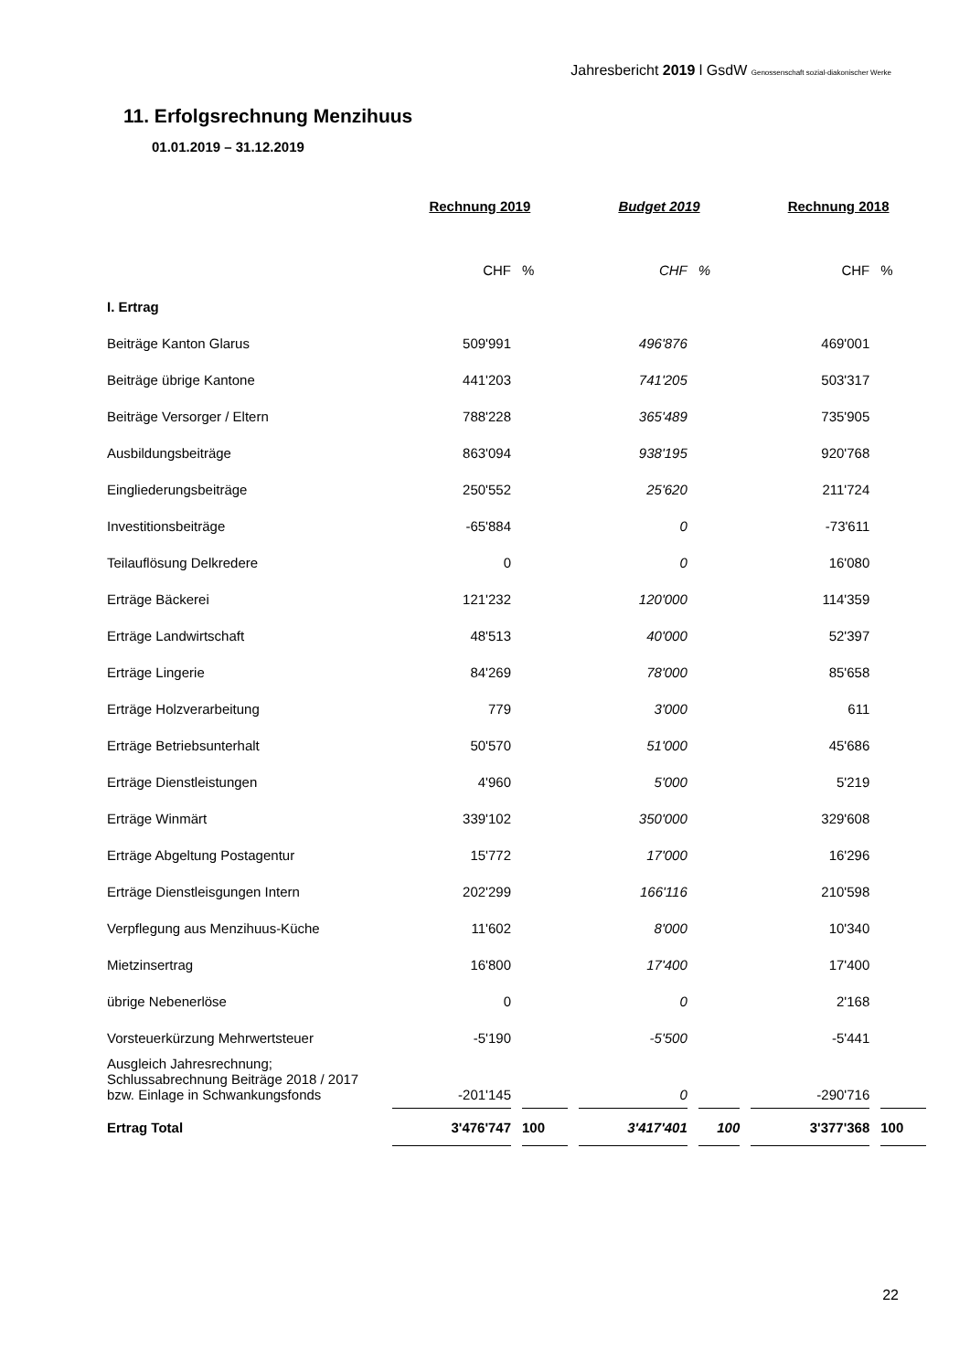Jahresbericht 2019 l GsdW Genossenschaft sozial-diakonischer Werke
11. Erfolgsrechnung Menzihuus
01.01.2019 – 31.12.2019
| | Rechnung 2019 | | Budget 2019 | | Rechnung 2018 | |
| | CHF | % | CHF | % | CHF | % |
| I. Ertrag | | | | | | |
| Beiträge Kanton Glarus | 509'991 | | 496'876 | | 469'001 | |
| Beiträge übrige Kantone | 441'203 | | 741'205 | | 503'317 | |
| Beiträge Versorger / Eltern | 788'228 | | 365'489 | | 735'905 | |
| Ausbildungsbeiträge | 863'094 | | 938'195 | | 920'768 | |
| Eingliederungsbeiträge | 250'552 | | 25'620 | | 211'724 | |
| Investitionsbeiträge | -65'884 | | 0 | | -73'611 | |
| Teilauflösung Delkredere | 0 | | 0 | | 16'080 | |
| Erträge Bäckerei | 121'232 | | 120'000 | | 114'359 | |
| Erträge Landwirtschaft | 48'513 | | 40'000 | | 52'397 | |
| Erträge Lingerie | 84'269 | | 78'000 | | 85'658 | |
| Erträge Holzverarbeitung | 779 | | 3'000 | | 611 | |
| Erträge Betriebsunterhalt | 50'570 | | 51'000 | | 45'686 | |
| Erträge Dienstleistungen | 4'960 | | 5'000 | | 5'219 | |
| Erträge Winmärt | 339'102 | | 350'000 | | 329'608 | |
| Erträge Abgeltung Postagentur | 15'772 | | 17'000 | | 16'296 | |
| Erträge Dienstleisgungen Intern | 202'299 | | 166'116 | | 210'598 | |
| Verpflegung aus Menzihuus-Küche | 11'602 | | 8'000 | | 10'340 | |
| Mietzinsertrag | 16'800 | | 17'400 | | 17'400 | |
| übrige Nebenerlöse | 0 | | 0 | | 2'168 | |
| Vorsteuerkürzung Mehrwertsteuer | -5'190 | | -5'500 | | -5'441 | |
| Ausgleich Jahresrechnung; Schlussabrechnung Beiträge 2018 / 2017 bzw. Einlage in Schwankungsfonds | -201'145 | | 0 | | -290'716 | |
| Ertrag Total | 3'476'747 | 100 | 3'417'401 | 100 | 3'377'368 | 100 |
22